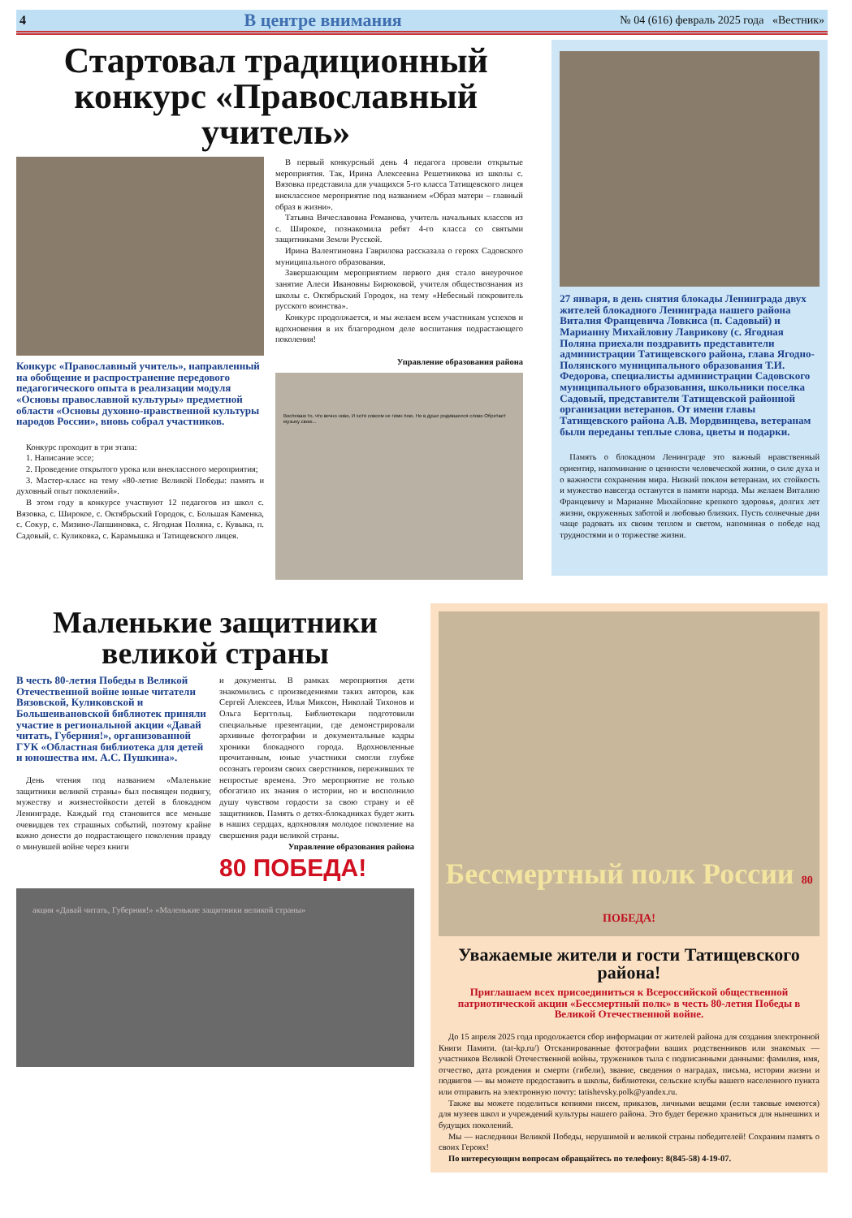4 В центре внимания № 04 (616) февраль 2025 года «Вестник»
Стартовал традиционный конкурс «Православный учитель»
Конкурс «Православный учитель», направленный на обобщение и распространение передового педагогического опыта в реализации модуля «Основы православной культуры» предметной области «Основы духовно-нравственной культуры народов России», вновь собрал участников.
Конкурс проходит в три этапа:
1. Написание эссе;
2. Проведение открытого урока или внеклассного мероприятия;
3. Мастер-класс на тему «80-летие Великой Победы: память и духовный опыт поколений».
В этом году в конкурсе участвуют 12 педагогов из школ с. Вязовка, с. Широкое, с. Октябрьский Городок, с. Большая Каменка, с. Сокур, с. Мизино-Лапшиновка, с. Ягодная Поляна, с. Кувыка, п. Садовый, с. Куликовка, с. Карамышка и Татищевского лицея.
В первый конкурсный день 4 педагога провели открытые мероприятия. Так, Ирина Алексеевна Решетникова из школы с. Вязовка представила для учащихся 5-го класса Татищевского лицея внеклассное мероприятие под названием «Образ матери – главный образ в жизни».
Татьяна Вячеславовна Романова, учитель начальных классов из с. Широкое, познакомила ребят 4-го класса со святыми защитниками Земли Русской.
Ирина Валентиновна Гаврилова рассказала о героях Садовского муниципального образования.
Завершающим мероприятием первого дня стало внеурочное занятие Алеси Ивановны Бирюковой, учителя обществознания из школы с. Октябрьский Городок, на тему «Небесный покровитель русского воинства».
Конкурс продолжается, и мы желаем всем участникам успехов и вдохновения в их благородном деле воспитания подрастающего поколения!
Управление образования района
Воспеваю то, что вечно ново, И хотя совсем не гимн пою, Но в душе родившееся слово Обретает музыку свою...
27 января, в день снятия блокады Ленинграда двух жителей блокадного Ленинграда нашего района Виталия Францевича Ловкиса (п. Садовый) и Марианну Михайловну Лаврикову (с. Ягодная Поляна приехали поздравить представители администрации Татищевского района, глава Ягодно-Полянского муниципального образования Т.И. Федорова, специалисты администрации Садовского муниципального образования, школьники поселка Садовый, представители Татищевской районной организации ветеранов. От имени главы Татищевского района А.В. Мордвинцева, ветеранам были переданы теплые слова, цветы и подарки.
Память о блокадном Ленинграде это важный нравственный ориентир, напоминание о ценности человеческой жизни, о силе духа и о важности сохранения мира. Низкий поклон ветеранам, их стойкость и мужество навсегда останутся в памяти народа. Мы желаем Виталию Францевичу и Марианне Михайловне крепкого здоровья, долгих лет жизни, окруженных заботой и любовью близких. Пусть солнечные дни чаще радовать их своим теплом и светом, напоминая о победе над трудностями и о торжестве жизни.
Маленькие защитники великой страны
В честь 80-летия Победы в Великой Отечественной войне юные читатели Вязовской, Куликовской и Большеивановской библиотек приняли участие в региональной акции «Давай читать, Губерния!», организованной ГУК «Областная библиотека для детей и юношества им. А.С. Пушкина».
День чтения под названием «Маленькие защитники великой страны» был посвящен подвигу, мужеству и жизнестойкости детей в блокадном Ленинграде. Каждый год становится все меньше очевидцев тех страшных событий, поэтому крайне важно донести до подрастающего поколения правду о минувшей войне через книги
и документы. В рамках мероприятия дети знакомились с произведениями таких авторов, как Сергей Алексеев, Илья Миксон, Николай Тихонов и Ольга Берггольц. Библиотекари подготовили специальные презентации, где демонстрировали архивные фотографии и документальные кадры хроники блокадного города. Вдохновленные прочитанным, юные участники смогли глубже осознать героизм своих сверстников, переживших те непростые времена. Это мероприятие не только обогатило их знания о истории, но и восполнило душу чувством гордости за свою страну и её защитников. Память о детях-блокадниках будет жить в наших сердцах, вдохновляя молодое поколение на свершения ради великой страны.
Управление образования района
80 ПОБЕДА!
акция «Давай читать, Губерния!» «Маленькие защитники великой страны»
Бессмертный полк России 80 ПОБЕДА!
Уважаемые жители и гости Татищевского района!
Приглашаем всех присоединиться к Всероссийской общественной патриотической акции «Бессмертный полк» в честь 80-летия Победы в Великой Отечественной войне.
До 15 апреля 2025 года продолжается сбор информации от жителей района для создания электронной Книги Памяти. (tat-kp.ru/) Отсканированные фотографии ваших родственников или знакомых — участников Великой Отечественной войны, тружеников тыла с подписанными данными: фамилия, имя, отчество, дата рождения и смерти (гибели), звание, сведения о наградах, письма, истории жизни и подвигов — вы можете предоставить в школы, библиотеки, сельские клубы вашего населенного пункта или отправить на электронную почту: tatishevsky.polk@yandex.ru.
Также вы можете поделиться копиями писем, приказов, личными вещами (если таковые имеются) для музеев школ и учреждений культуры нашего района. Это будет бережно храниться для нынешних и будущих поколений.
Мы — наследники Великой Победы, нерушимой и великой страны победителей! Сохраним память о своих Героях!
По интересующим вопросам обращайтесь по телефону: 8(845-58) 4-19-07.